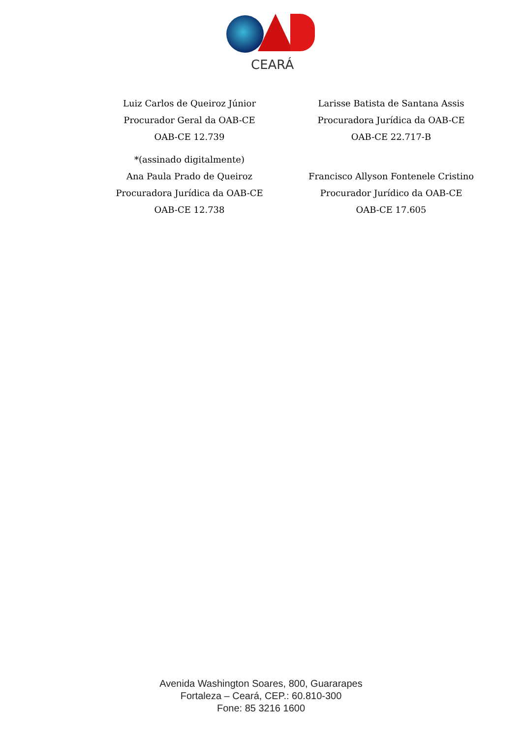CEARÁ
Luiz Carlos de Queiroz Júnior
Procurador Geral da OAB-CE
OAB-CE 12.739
Larisse Batista de Santana Assis
Procuradora Jurídica da OAB-CE
OAB-CE 22.717-B
*(assinado digitalmente)
Ana Paula Prado de Queiroz
Procuradora Jurídica da OAB-CE
OAB-CE 12.738
Francisco Allyson Fontenele Cristino
Procurador Jurídico da OAB-CE
OAB-CE 17.605
Avenida Washington Soares, 800, Guararapes
Fortaleza – Ceará, CEP.: 60.810-300
Fone: 85 3216 1600